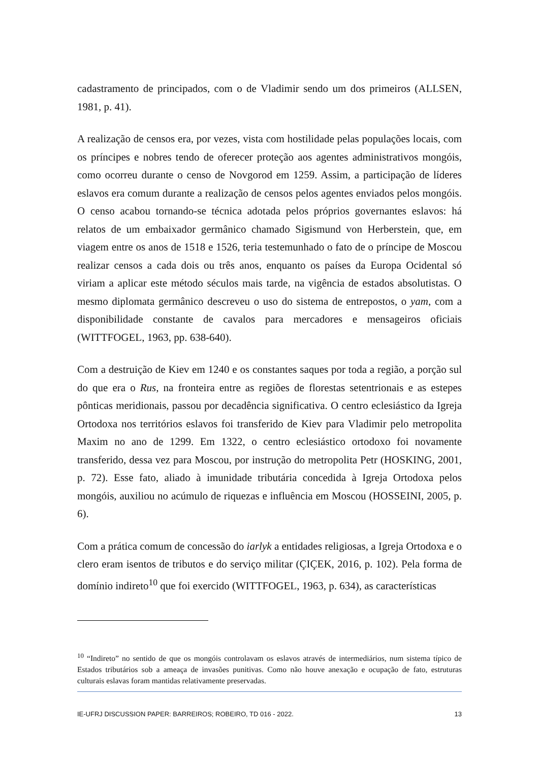cadastramento de principados, com o de Vladimir sendo um dos primeiros (ALLSEN, 1981, p. 41).
A realização de censos era, por vezes, vista com hostilidade pelas populações locais, com os príncipes e nobres tendo de oferecer proteção aos agentes administrativos mongóis, como ocorreu durante o censo de Novgorod em 1259. Assim, a participação de líderes eslavos era comum durante a realização de censos pelos agentes enviados pelos mongóis. O censo acabou tornando-se técnica adotada pelos próprios governantes eslavos: há relatos de um embaixador germânico chamado Sigismund von Herberstein, que, em viagem entre os anos de 1518 e 1526, teria testemunhado o fato de o príncipe de Moscou realizar censos a cada dois ou três anos, enquanto os países da Europa Ocidental só viriam a aplicar este método séculos mais tarde, na vigência de estados absolutistas. O mesmo diplomata germânico descreveu o uso do sistema de entrepostos, o yam, com a disponibilidade constante de cavalos para mercadores e mensageiros oficiais (WITTFOGEL, 1963, pp. 638-640).
Com a destruição de Kiev em 1240 e os constantes saques por toda a região, a porção sul do que era o Rus, na fronteira entre as regiões de florestas setentrionais e as estepes pônticas meridionais, passou por decadência significativa. O centro eclesiástico da Igreja Ortodoxa nos territórios eslavos foi transferido de Kiev para Vladimir pelo metropolita Maxim no ano de 1299. Em 1322, o centro eclesiástico ortodoxo foi novamente transferido, dessa vez para Moscou, por instrução do metropolita Petr (HOSKING, 2001, p. 72). Esse fato, aliado à imunidade tributária concedida à Igreja Ortodoxa pelos mongóis, auxiliou no acúmulo de riquezas e influência em Moscou (HOSSEINI, 2005, p. 6).
Com a prática comum de concessão do iarlyk a entidades religiosas, a Igreja Ortodoxa e o clero eram isentos de tributos e do serviço militar (ÇIÇEK, 2016, p. 102). Pela forma de domínio indireto<sup>10</sup> que foi exercido (WITTFOGEL, 1963, p. 634), as características
<sup>10</sup> “Indireto” no sentido de que os mongóis controlavam os eslavos através de intermediários, num sistema típico de Estados tributários sob a ameaça de invasões punitivas. Como não houve anexação e ocupação de fato, estruturas culturais eslavas foram mantidas relativamente preservadas.
IE-UFRJ DISCUSSION PAPER: BARREIROS; ROBEIRO, TD 016 - 2022. 13